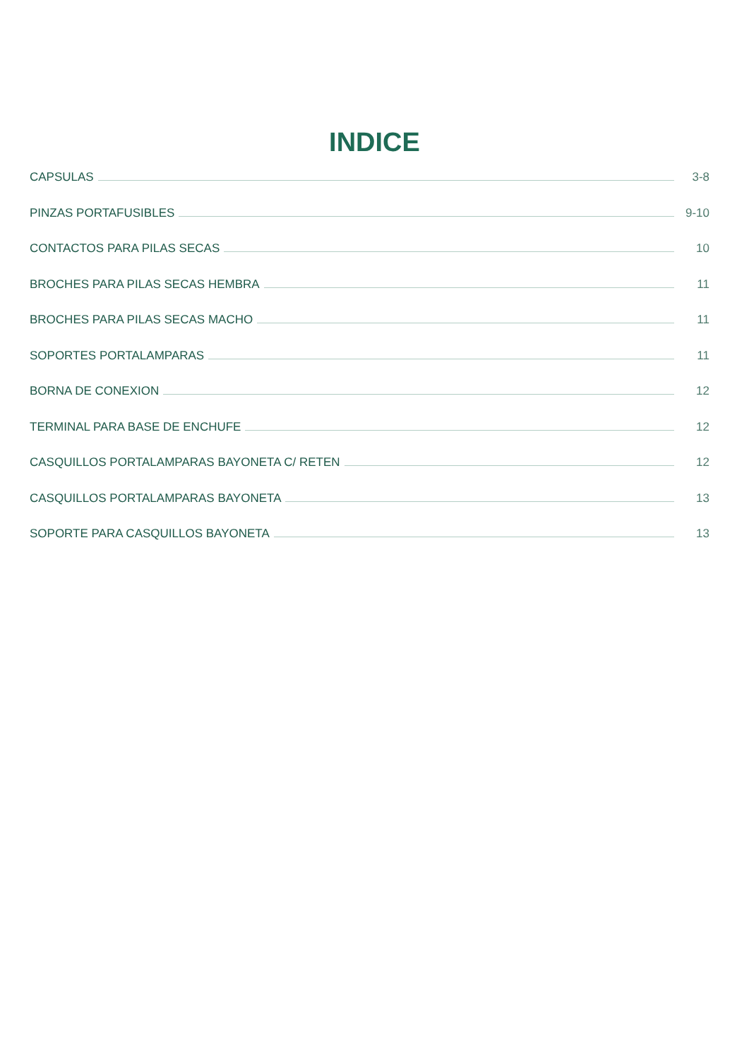INDICE
CAPSULAS 3-8
PINZAS PORTAFUSIBLES 9-10
CONTACTOS PARA PILAS SECAS 10
BROCHES PARA PILAS SECAS HEMBRA 11
BROCHES PARA PILAS SECAS MACHO 11
SOPORTES PORTALAMPARAS 11
BORNA DE CONEXION 12
TERMINAL PARA BASE DE ENCHUFE 12
CASQUILLOS PORTALAMPARAS BAYONETA C/ RETEN 12
CASQUILLOS PORTALAMPARAS BAYONETA 13
SOPORTE PARA CASQUILLOS BAYONETA 13